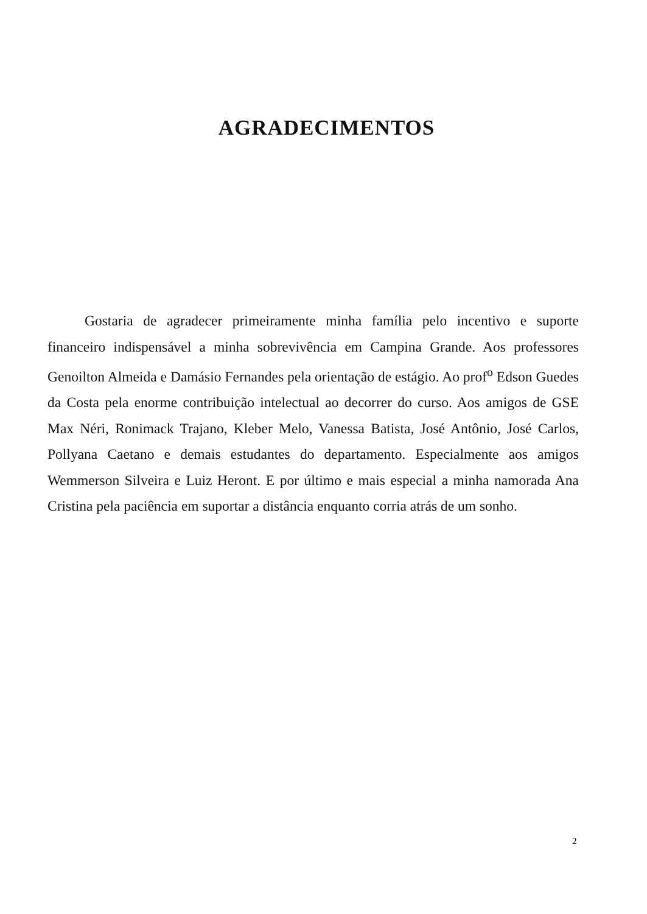AGRADECIMENTOS
Gostaria de agradecer primeiramente minha família pelo incentivo e suporte financeiro indispensável a minha sobrevivência em Campina Grande. Aos professores Genoilton Almeida e Damásio Fernandes pela orientação de estágio. Ao prof<sup>o</sup> Edson Guedes da Costa pela enorme contribuição intelectual ao decorrer do curso. Aos amigos de GSE Max Néri, Ronimack Trajano, Kleber Melo, Vanessa Batista, José Antônio, José Carlos, Pollyana Caetano e demais estudantes do departamento. Especialmente aos amigos Wemmerson Silveira e Luiz Heront. E por último e mais especial a minha namorada Ana Cristina pela paciência em suportar a distância enquanto corria atrás de um sonho.
2